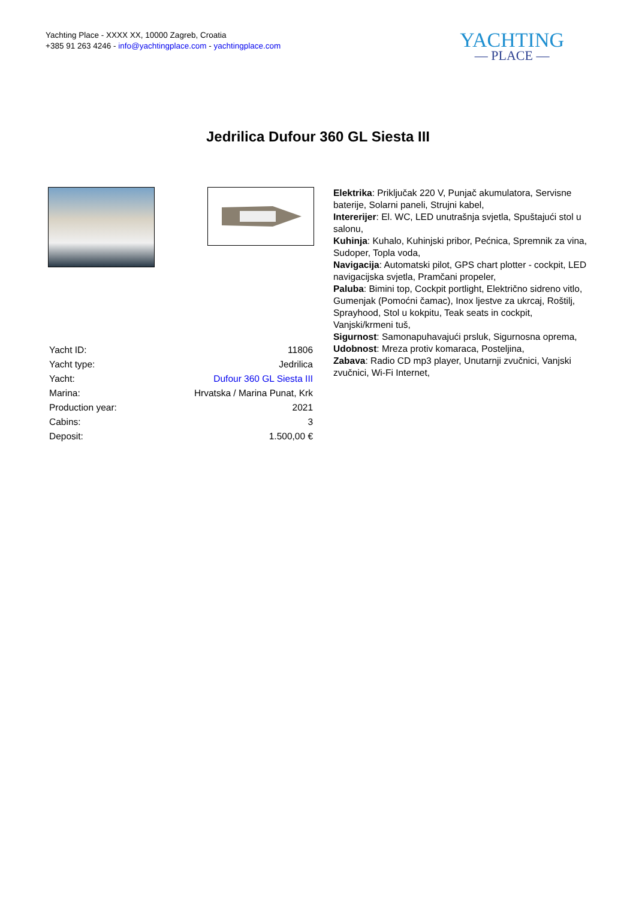Yachting Place - XXXX XX, 10000 Zagreb, Croatia
+385 91 263 4246 - info@yachtingplace.com - yachtingplace.com
YACHTING
— PLACE —
Jedrilica Dufour 360 GL Siesta III
| Yacht ID: | 11806 |
| Yacht type: | Jedrilica |
| Yacht: | Dufour 360 GL Siesta III |
| Marina: | Hrvatska / Marina Punat, Krk |
| Production year: | 2021 |
| Cabins: | 3 |
| Deposit: | 1.500,00 € |
Elektrika: Priključak 220 V, Punjač akumulatora, Servisne baterije, Solarni paneli, Strujni kabel,
Intererijer: El. WC, LED unutrašnja svjetla, Spuštajući stol u salonu,
Kuhinja: Kuhalo, Kuhinjski pribor, Pećnica, Spremnik za vina, Sudoper, Topla voda,
Navigacija: Automatski pilot, GPS chart plotter - cockpit, LED navigacijska svjetla, Pramčani propeler,
Paluba: Bimini top, Cockpit portlight, Električno sidreno vitlo, Gumenjak (Pomoćni čamac), Inox ljestve za ukrcaj, Roštilj, Sprayhood, Stol u kokpitu, Teak seats in cockpit, Vanjski/krmeni tuš,
Sigurnost: Samonapuhavajući prsluk, Sigurnosna oprema,
Udobnost: Mreza protiv komaraca, Posteljina,
Zabava: Radio CD mp3 player, Unutarnji zvučnici, Vanjski zvučnici, Wi-Fi Internet,